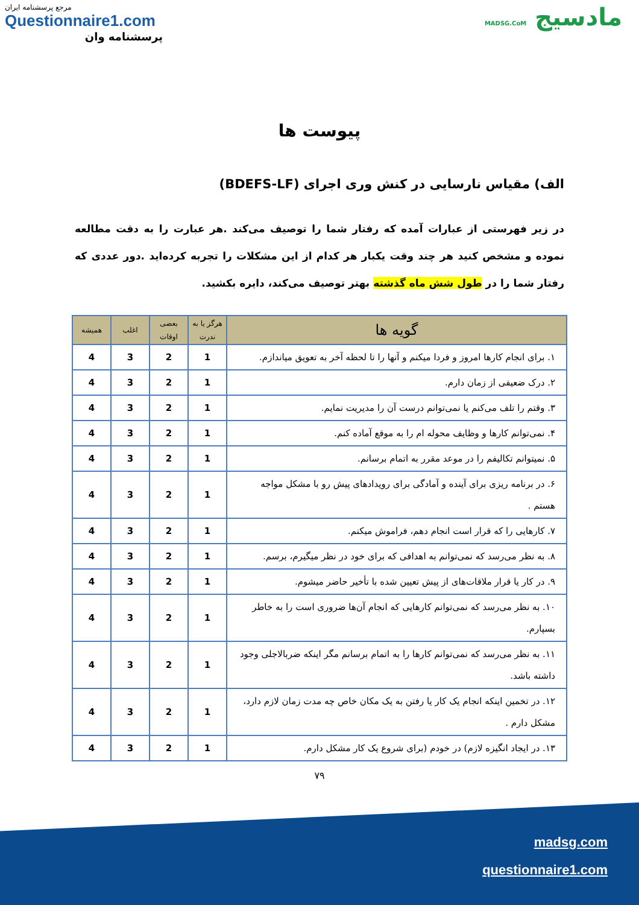مرجع پرسشنامه ایران
Questionnaire1.com
پرسشنامه وان
مادسیج MADSG.CoM
پیوست ها
الف) مقیاس نارسایی در کنش وری اجرای (BDEFS-LF)
در زیر فهرستی از عبارات آمده که رفتار شما را توصیف می‌کند .هر عبارت را به دقت مطالعه نموده و مشخص کنید هر چند وقت یکبار هر کدام از این مشکلات را تجربه کرده‌اید .دور عددی که رفتار شما را در طول شش ماه گذشته بهتر توصیف می‌کند، دایره بکشید.
| گویه ها | هرگز یا به ندرت | بعضی اوقات | اغلب | همیشه |
| --- | --- | --- | --- | --- |
| ۱. برای انجام کارها امروز و فردا میکنم و آنها را تا لحظه آخر به تعویق میاندازم. | 1 | 2 | 3 | 4 |
| ۲. درک ضعیفی از زمان دارم. | 1 | 2 | 3 | 4 |
| ۳. وقتم را تلف می‌کنم یا نمی‌توانم درست آن را مدیریت نمایم. | 1 | 2 | 3 | 4 |
| ۴. نمی‌توانم کارها و وظایف محوله ام را به موقع آماده کنم. | 1 | 2 | 3 | 4 |
| ۵. نمیتوانم تکالیفم را در موعد مقرر به اتمام برسانم. | 1 | 2 | 3 | 4 |
| ۶. در برنامه ریزی برای آینده و آمادگی برای رویدادهای پیش رو با مشکل مواجه هستم . | 1 | 2 | 3 | 4 |
| ۷. کارهایی را که قرار است انجام دهم، فراموش میکنم. | 1 | 2 | 3 | 4 |
| ۸. به نظر می‌رسد که نمی‌توانم به اهدافی که برای خود در نظر میگیرم، برسم. | 1 | 2 | 3 | 4 |
| ۹. در کار یا قرار ملاقات‌های از پیش تعیین شده با تأخیر حاضر میشوم. | 1 | 2 | 3 | 4 |
| ۱۰. به نظر می‌رسد که نمی‌توانم کارهایی که انجام آن‌ها ضروری است را به خاطر بسپارم. | 1 | 2 | 3 | 4 |
| ۱۱. به نظر می‌رسد که نمی‌توانم کارها را به اتمام برسانم مگر اینکه ضربالاجلی وجود داشته باشد. | 1 | 2 | 3 | 4 |
| ۱۲. در تخمین اینکه انجام یک کار یا رفتن به یک مکان خاص چه مدت زمان لازم دارد، مشکل دارم . | 1 | 2 | 3 | 4 |
| ۱۳. در ایجاد انگیزه لازم) در خودم (برای شروع یک کار مشکل دارم. | 1 | 2 | 3 | 4 |
۷۹
madsg.com
questionnaire1.com